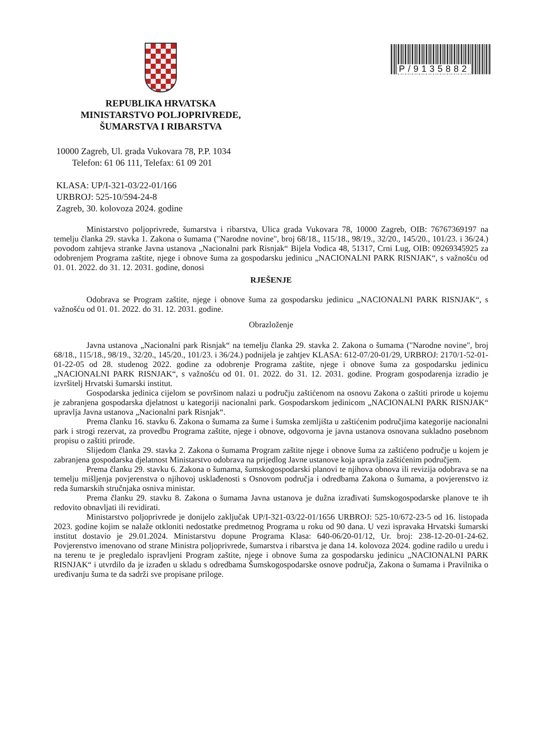REPUBLIKA HRVATSKA
MINISTARSTVO POLJOPRIVREDE,
ŠUMARSTVA I RIBARSTVA
P/9135882
10000 Zagreb, Ul. grada Vukovara 78, P.P. 1034
Telefon: 61 06 111, Telefax: 61 09 201
KLASA: UP/I-321-03/22-01/166
URBROJ: 525-10/594-24-8
Zagreb, 30. kolovoza 2024. godine
Ministarstvo poljoprivrede, šumarstva i ribarstva, Ulica grada Vukovara 78, 10000 Zagreb, OIB: 76767369197 na temelju članka 29. stavka 1. Zakona o šumama ("Narodne novine", broj 68/18., 115/18., 98/19., 32/20., 145/20., 101/23. i 36/24.) povodom zahtjeva stranke Javna ustanova „Nacionalni park Risnjak“ Bijela Vodica 48, 51317, Crni Lug, OIB: 09269345925 za odobrenjem Programa zaštite, njege i obnove šuma za gospodarsku jedinicu „NACIONALNI PARK RISNJAK“, s važnošću od 01. 01. 2022. do 31. 12. 2031. godine, donosi
RJEŠENJE
Odobrava se Program zaštite, njege i obnove šuma za gospodarsku jedinicu „NACIONALNI PARK RISNJAK“, s važnošću od 01. 01. 2022. do 31. 12. 2031. godine.
Obrazloženje
Javna ustanova „Nacionalni park Risnjak“ na temelju članka 29. stavka 2. Zakona o šumama ("Narodne novine", broj 68/18., 115/18., 98/19., 32/20., 145/20., 101/23. i 36/24.) podnijela je zahtjev KLASA: 612-07/20-01/29, URBROJ: 2170/1-52-01-01-22-05 od 28. studenog 2022. godine za odobrenje Programa zaštite, njege i obnove šuma za gospodarsku jedinicu „NACIONALNI PARK RISNJAK“, s važnošću od 01. 01. 2022. do 31. 12. 2031. godine. Program gospodarenja izradio je izvršitelj Hrvatski šumarski institut.
Gospodarska jedinica cijelom se površinom nalazi u području zaštićenom na osnovu Zakona o zaštiti prirode u kojemu je zabranjena gospodarska djelatnost u kategoriji nacionalni park. Gospodarskom jedinicom „NACIONALNI PARK RISNJAK“ upravlja Javna ustanova „Nacionalni park Risnjak“.
Prema članku 16. stavku 6. Zakona o šumama za šume i šumska zemljišta u zaštićenim područjima kategorije nacionalni park i strogi rezervat, za provedbu Programa zaštite, njege i obnove, odgovorna je javna ustanova osnovana sukladno posebnom propisu o zaštiti prirode.
Slijedom članka 29. stavka 2. Zakona o šumama Program zaštite njege i obnove šuma za zaštićeno područje u kojem je zabranjena gospodarska djelatnost Ministarstvo odobrava na prijedlog Javne ustanove koja upravlja zaštićenim područjem.
Prema članku 29. stavku 6. Zakona o šumama, šumskogospodarski planovi te njihova obnova ili revizija odobrava se na temelju mišljenja povjerenstva o njihovoj usklađenosti s Osnovom područja i odredbama Zakona o šumama, a povjerenstvo iz reda šumarskih stručnjaka osniva ministar.
Prema članku 29. stavku 8. Zakona o šumama Javna ustanova je dužna izrađivati šumskogospodarske planove te ih redovito obnavljati ili revidirati.
Ministarstvo poljoprivrede je donijelo zaključak UP/I-321-03/22-01/1656 URBROJ: 525-10/672-23-5 od 16. listopada 2023. godine kojim se nalaže otkloniti nedostatke predmetnog Programa u roku od 90 dana. U vezi ispravaka Hrvatski šumarski institut dostavio je 29.01.2024. Ministarstvu dopune Programa Klasa: 640-06/20-01/12, Ur. broj: 238-12-20-01-24-62. Povjerenstvo imenovano od strane Ministra poljoprivrede, šumarstva i ribarstva je dana 14. kolovoza 2024. godine radilo u uredu i na terenu te je pregledalo ispravljeni Program zaštite, njege i obnove šuma za gospodarsku jedinicu „NACIONALNI PARK RISNJAK“ i utvrdilo da je izrađen u skladu s odredbama Šumskogospodarske osnove područja, Zakona o šumama i Pravilnika o uređivanju šuma te da sadrži sve propisane priloge.